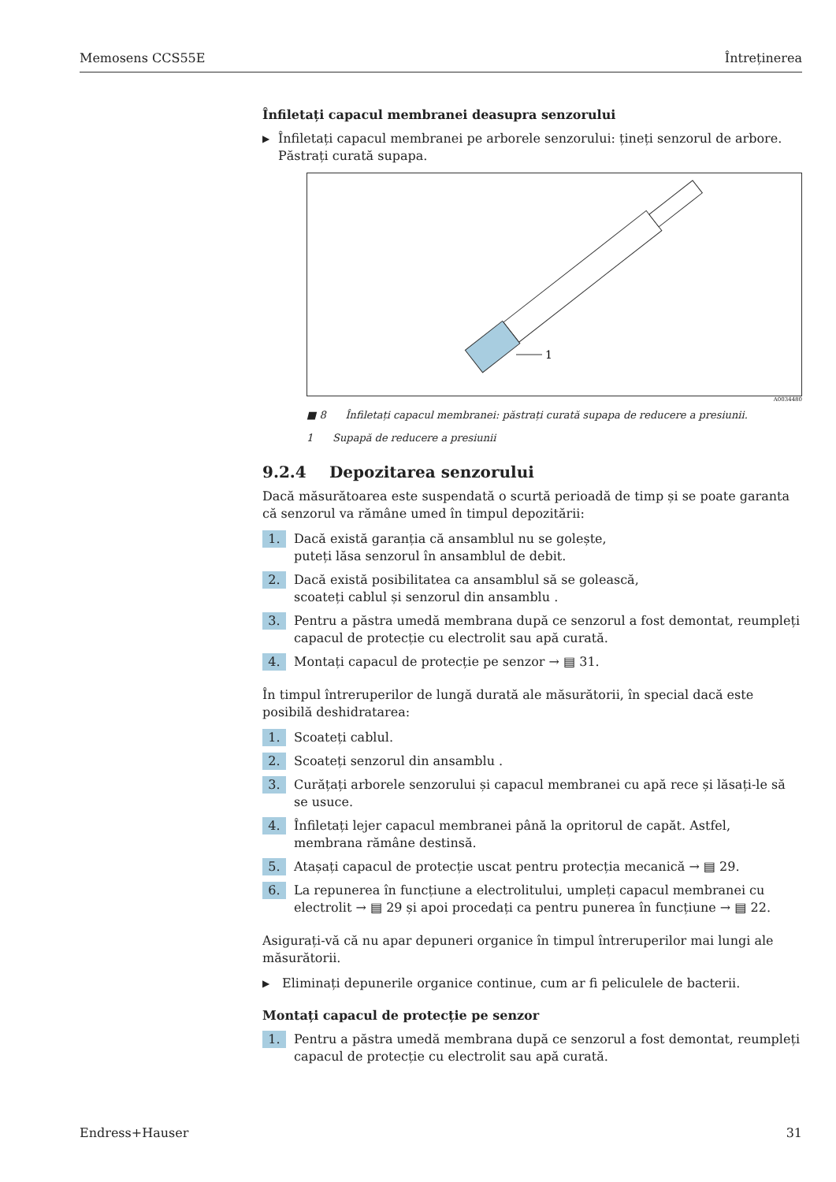Memosens CCS55E Întreținerea
Înfiletați capacul membranei deasupra senzorului
▶ Înfiletați capacul membranei pe arborele senzorului: țineți senzorul de arbore. Păstrați curată supapa.
1
A0034480
■ 8 Înfiletați capacul membranei: păstrați curată supapa de reducere a presiunii.
1 Supapă de reducere a presiunii
9.2.4 Depozitarea senzorului
Dacă măsurătoarea este suspendată o scurtă perioadă de timp și se poate garanta că senzorul va rămâne umed în timpul depozitării:
1. Dacă există garanția că ansamblul nu se golește,
puteți lăsa senzorul în ansamblul de debit.
2. Dacă există posibilitatea ca ansamblul să se golească,
scoateți cablul și senzorul din ansamblu .
3. Pentru a păstra umedă membrana după ce senzorul a fost demontat, reumpleți capacul de protecție cu electrolit sau apă curată.
4. Montați capacul de protecție pe senzor → ▤ 31.
În timpul întreruperilor de lungă durată ale măsurătorii, în special dacă este posibilă deshidratarea:
1. Scoateți cablul.
2. Scoateți senzorul din ansamblu .
3. Curățați arborele senzorului și capacul membranei cu apă rece și lăsați-le să se usuce.
4. Înfiletați lejer capacul membranei până la opritorul de capăt. Astfel, membrana rămâne destinsă.
5. Atașați capacul de protecție uscat pentru protecția mecanică → ▤ 29.
6. La repunerea în funcțiune a electrolitului, umpleți capacul membranei cu electrolit → ▤ 29 și apoi procedați ca pentru punerea în funcțiune → ▤ 22.
Asigurați-vă că nu apar depuneri organice în timpul întreruperilor mai lungi ale măsurătorii.
▶ Eliminați depunerile organice continue, cum ar fi peliculele de bacterii.
Montați capacul de protecție pe senzor
1. Pentru a păstra umedă membrana după ce senzorul a fost demontat, reumpleți capacul de protecție cu electrolit sau apă curată.
Endress+Hauser 31